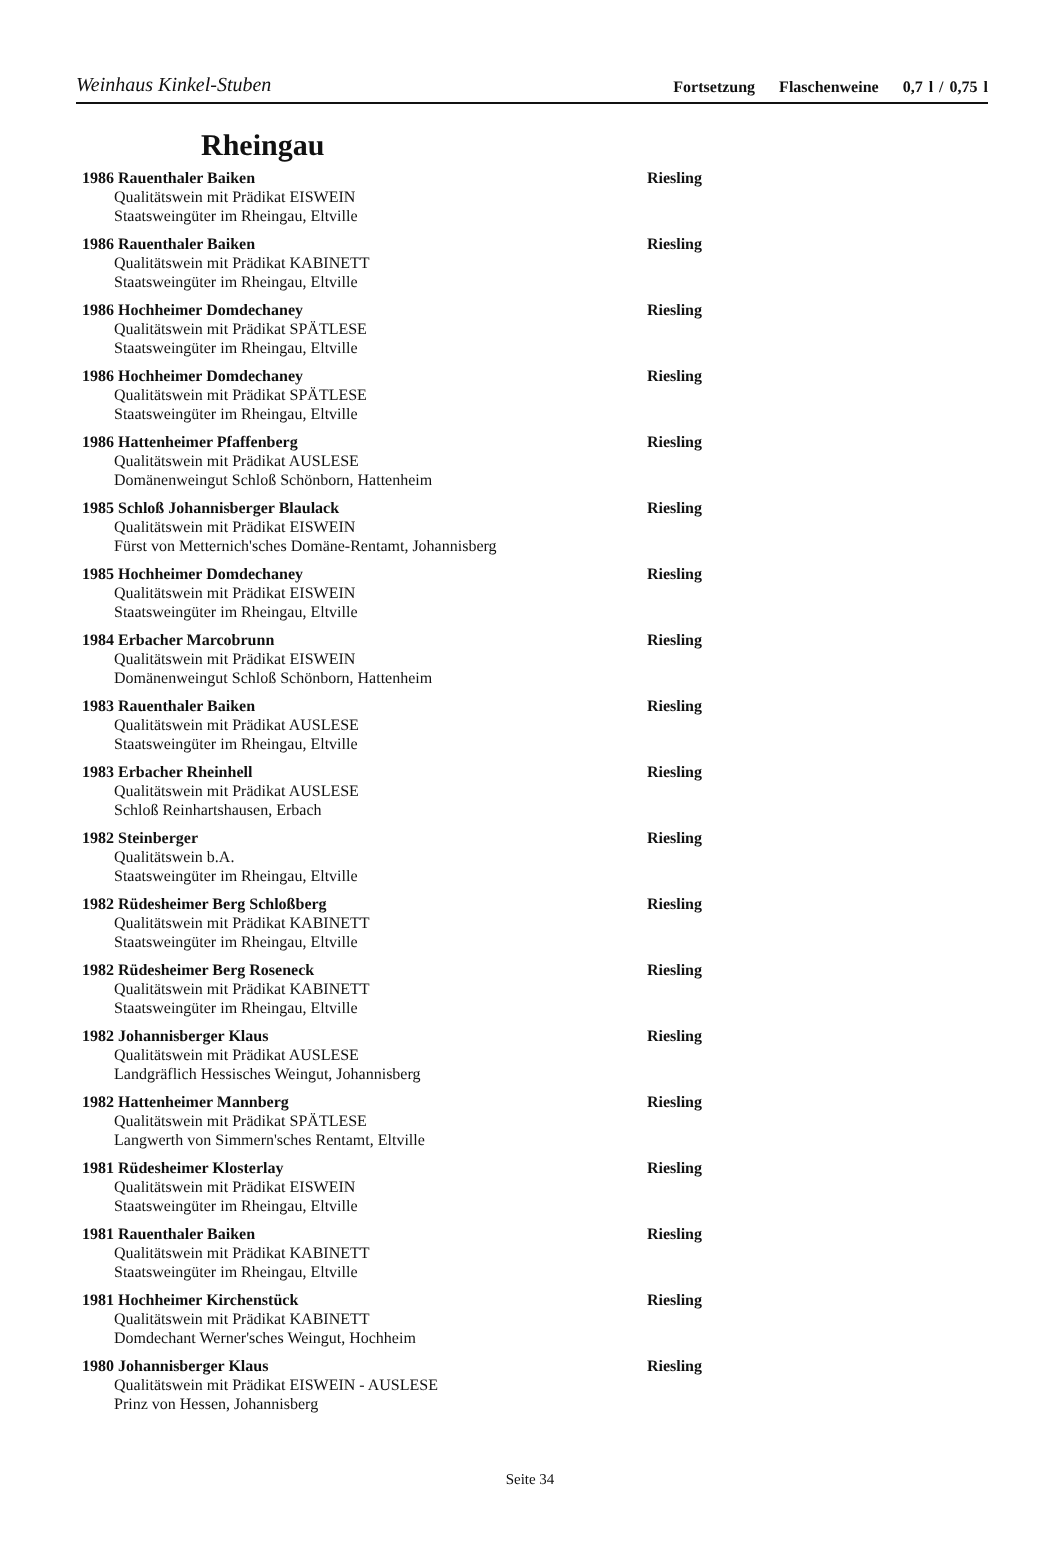Weinhaus Kinkel-Stuben
Fortsetzung Flaschenweine 0,7 l / 0,75 l
Rheingau
1986 Rauenthaler Baiken Riesling
Qualitätswein mit Prädikat EISWEIN
Staatsweingüter im Rheingau, Eltville
1986 Rauenthaler Baiken Riesling
Qualitätswein mit Prädikat KABINETT
Staatsweingüter im Rheingau, Eltville
1986 Hochheimer Domdechaney Riesling
Qualitätswein mit Prädikat SPÄTLESE
Staatsweingüter im Rheingau, Eltville
1986 Hochheimer Domdechaney Riesling
Qualitätswein mit Prädikat SPÄTLESE
Staatsweingüter im Rheingau, Eltville
1986 Hattenheimer Pfaffenberg Riesling
Qualitätswein mit Prädikat AUSLESE
Domänenweingut Schloß Schönborn, Hattenheim
1985 Schloß Johannisberger Blaulack Riesling
Qualitätswein mit Prädikat EISWEIN
Fürst von Metternich'sches Domäne-Rentamt, Johannisberg
1985 Hochheimer Domdechaney Riesling
Qualitätswein mit Prädikat EISWEIN
Staatsweingüter im Rheingau, Eltville
1984 Erbacher Marcobrunn Riesling
Qualitätswein mit Prädikat EISWEIN
Domänenweingut Schloß Schönborn, Hattenheim
1983 Rauenthaler Baiken Riesling
Qualitätswein mit Prädikat AUSLESE
Staatsweingüter im Rheingau, Eltville
1983 Erbacher Rheinhell Riesling
Qualitätswein mit Prädikat AUSLESE
Schloß Reinhartshausen, Erbach
1982 Steinberger Riesling
Qualitätswein b.A.
Staatsweingüter im Rheingau, Eltville
1982 Rüdesheimer Berg Schloßberg Riesling
Qualitätswein mit Prädikat KABINETT
Staatsweingüter im Rheingau, Eltville
1982 Rüdesheimer Berg Roseneck Riesling
Qualitätswein mit Prädikat KABINETT
Staatsweingüter im Rheingau, Eltville
1982 Johannisberger Klaus Riesling
Qualitätswein mit Prädikat AUSLESE
Landgräflich Hessisches Weingut, Johannisberg
1982 Hattenheimer Mannberg Riesling
Qualitätswein mit Prädikat SPÄTLESE
Langwerth von Simmern'sches Rentamt, Eltville
1981 Rüdesheimer Klosterlay Riesling
Qualitätswein mit Prädikat EISWEIN
Staatsweingüter im Rheingau, Eltville
1981 Rauenthaler Baiken Riesling
Qualitätswein mit Prädikat KABINETT
Staatsweingüter im Rheingau, Eltville
1981 Hochheimer Kirchenstück Riesling
Qualitätswein mit Prädikat KABINETT
Domdechant Werner'sches Weingut, Hochheim
1980 Johannisberger Klaus Riesling
Qualitätswein mit Prädikat EISWEIN - AUSLESE
Prinz von Hessen, Johannisberg
Seite 34